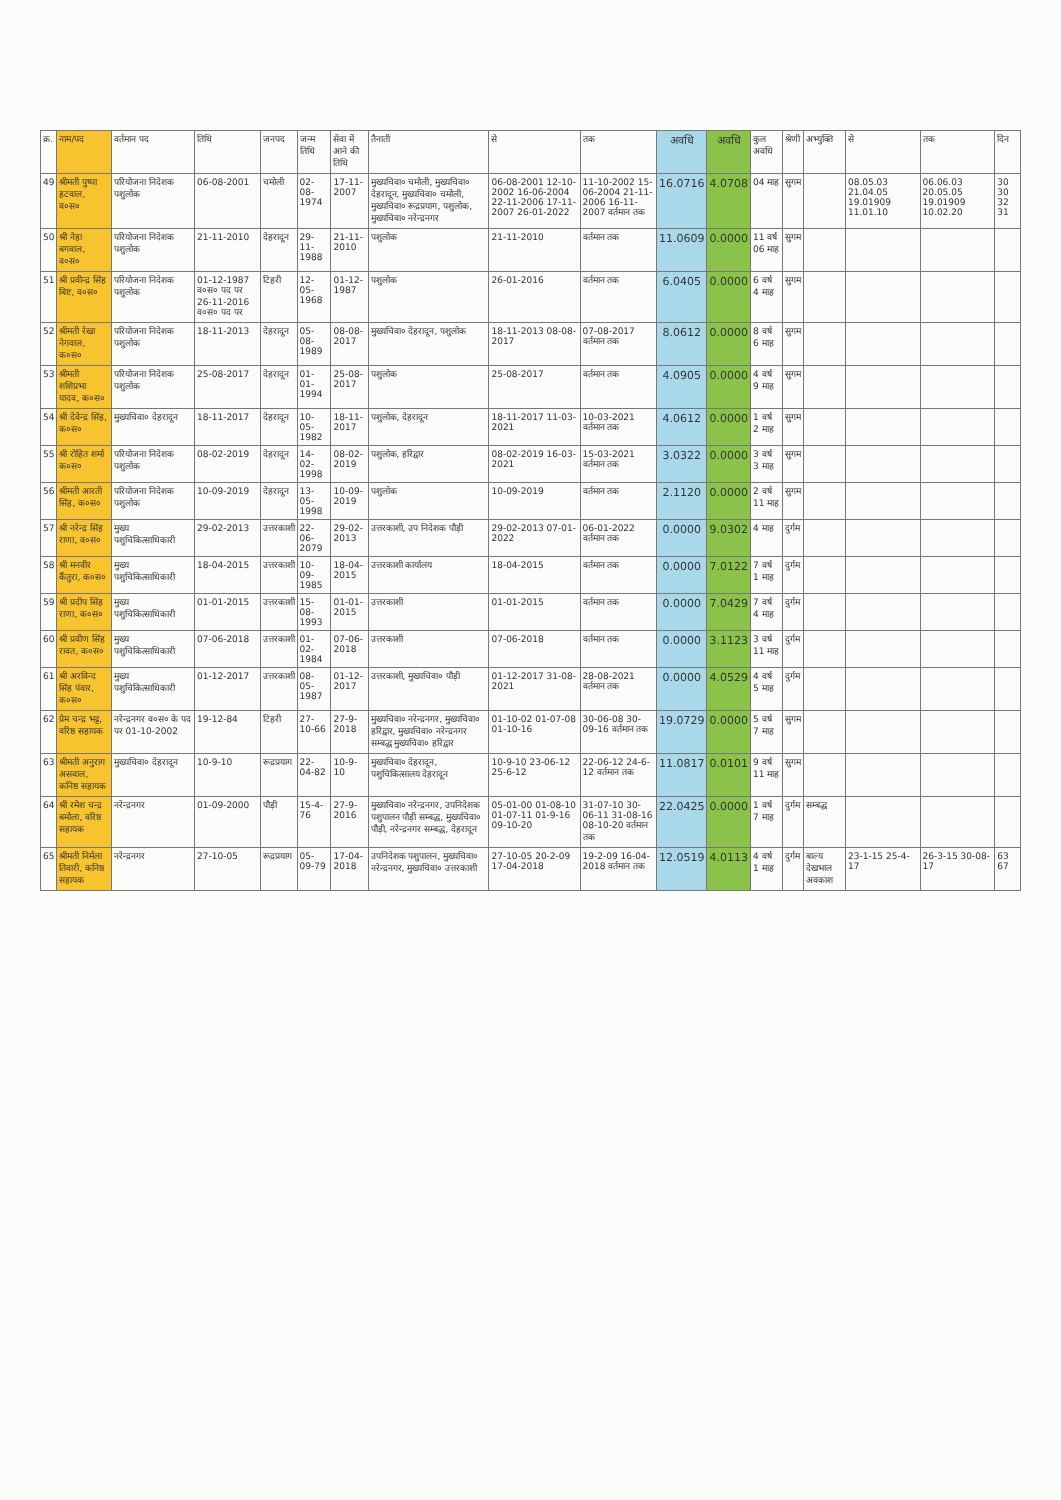| क्र. | नाम/पद | वर्तमान पद | तिथि | जनपद | जन्म तिथि | सेवा में आने की तिथि | तैनाती | से | तक | अवधि | अवधि | कुल अवधि | श्रेणी | अभ्युक्ति | से | तक | दिन |
| 49 | श्रीमती पुष्पा हटवाल, व०स० | परियोजना निदेशक पशुलोक | 06-08-2001 | चमोली | 02-08-1974 | 17-11-2007 | मुख्यचिवा० चमोली, मुख्यचिवा० देहरादून, मुख्यचिवा० चमोली, मुख्यचिवा० रूद्रप्रयाग, पशुलोक, मुख्यचिवा० नरेन्द्रनगर | 06-08-2001 12-10-2002 16-06-2004 22-11-2006 17-11-2007 26-01-2022 | 11-10-2002 15-06-2004 21-11-2006 16-11-2007 वर्तमान तक | 16.0716 | 4.0708 | 04 माह | सुगम | | 08.05.03 21.04.05 19.01909 11.01.10 | 06.06.03 20.05.05 19.01909 10.02.20 | 30 30 32 31 |
| 50 | श्री नेहा बगवाल, व०स० | परियोजना निदेशक पशुलोक | 21-11-2010 | देहरादून | 29-11-1988 | 21-11-2010 | पशुलोक | 21-11-2010 | वर्तमान तक | 11.0609 | 0.0000 | 11 वर्ष 06 माह | सुगम | | | | |
| 51 | श्री प्रवीन्द्र सिंह बिष्ट, व०स० | परियोजना निदेशक पशुलोक | 01-12-1987 व०स० पद पर 26-11-2016 व०स० पद पर | टिहरी | 12-05-1968 | 01-12-1987 | पशुलोक | 26-01-2016 | वर्तमान तक | 6.0405 | 0.0000 | 6 वर्ष 4 माह | सुगम | | | | |
| 52 | श्रीमती रेखा नेगवाल, क०स० | परियोजना निदेशक पशुलोक | 18-11-2013 | देहरादून | 05-08-1989 | 08-08-2017 | मुख्यचिवा० देहरादून, पशुलोक | 18-11-2013 08-08-2017 | 07-08-2017 वर्तमान तक | 8.0612 | 0.0000 | 8 वर्ष 6 माह | सुगम | | | | |
| 53 | श्रीमती शशिप्रभा यादव, क०स० | परियोजना निदेशक पशुलोक | 25-08-2017 | देहरादून | 01-01-1994 | 25-08-2017 | पशुलोक | 25-08-2017 | वर्तमान तक | 4.0905 | 0.0000 | 4 वर्ष 9 माह | सुगम | | | | |
| 54 | श्री देवेन्द्र सिंह, क०स० | मुख्यचिवा० देहरादून | 18-11-2017 | देहरादून | 10-05-1982 | 18-11-2017 | पशुलोक, देहरादून | 18-11-2017 11-03-2021 | 10-03-2021 वर्तमान तक | 4.0612 | 0.0000 | 1 वर्ष 2 माह | सुगम | | | | |
| 55 | श्री रोहित शर्मा क०स० | परियोजना निदेशक पशुलोक | 08-02-2019 | देहरादून | 14-02-1998 | 08-02-2019 | पशुलोक, हरिद्वार | 08-02-2019 16-03-2021 | 15-03-2021 वर्तमान तक | 3.0322 | 0.0000 | 3 वर्ष 3 माह | सुगम | | | | |
| 56 | श्रीमती आरती सिंह, क०स० | परियोजना निदेशक पशुलोक | 10-09-2019 | देहरादून | 13-05-1998 | 10-09-2019 | पशुलोक | 10-09-2019 | वर्तमान तक | 2.1120 | 0.0000 | 2 वर्ष 11 माह | सुगम | | | | |
| 57 | श्री नरेन्द्र सिंह राणा, व०स० | मुख्य पशुचिकित्साधिकारी | 29-02-2013 | उत्तरकाशी | 22-06-2079 | 29-02-2013 | उत्तरकाशी, उप निदेशक पौड़ी | 29-02-2013 07-01-2022 | 06-01-2022 वर्तमान तक | 0.0000 | 9.0302 | 4 माह | दुर्गम | | | | |
| 58 | श्री मनवीर कैंतुरा, क०स० | मुख्य पशुचिकित्साधिकारी | 18-04-2015 | उत्तरकाशी | 10-09-1985 | 18-04-2015 | उत्तरकाशी कार्यालय | 18-04-2015 | वर्तमान तक | 0.0000 | 7.0122 | 7 वर्ष 1 माह | दुर्गम | | | | |
| 59 | श्री प्रदीप सिंह राणा, क०स० | मुख्य पशुचिकित्साधिकारी | 01-01-2015 | उत्तरकाशी | 15-08-1993 | 01-01-2015 | उत्तरकाशी | 01-01-2015 | वर्तमान तक | 0.0000 | 7.0429 | 7 वर्ष 4 माह | दुर्गम | | | | |
| 60 | श्री प्रवीण सिंह रावत, क०स० | मुख्य पशुचिकित्साधिकारी | 07-06-2018 | उत्तरकाशी | 01-02-1984 | 07-06-2018 | उत्तरकाशी | 07-06-2018 | वर्तमान तक | 0.0000 | 3.1123 | 3 वर्ष 11 माह | दुर्गम | | | | |
| 61 | श्री अरविन्द सिंह पंवार, क०स० | मुख्य पशुचिकित्साधिकारी | 01-12-2017 | उत्तरकाशी | 08-05-1987 | 01-12-2017 | उत्तरकाशी, मुख्यचिवा० पौड़ी | 01-12-2017 31-08-2021 | 28-08-2021 वर्तमान तक | 0.0000 | 4.0529 | 4 वर्ष 5 माह | दुर्गम | | | | |
| 62 | प्रेम चन्द्र भट्ट, वरिष्ठ सहायक | नरेन्द्रनगर व०स० के पद पर 01-10-2002 | 19-12-84 | टिहरी | 27-10-66 | 27-9-2018 | मुख्यचिवा० नरेन्द्रनगर, मुख्यचिवा० हरिद्वार, मुख्यचिवा० नरेन्द्रनगर सम्बद्ध मुख्यचिवा० हरिद्वार | 01-10-02 01-07-08 01-10-16 | 30-06-08 30-09-16 वर्तमान तक | 19.0729 | 0.0000 | 5 वर्ष 7 माह | सुगम | | | | |
| 63 | श्रीमती अनुराग असवाल, कनिष्ठ सहायक | मुख्यचिवा० देहरादून | 10-9-10 | रूद्रप्रयाग | 22-04-82 | 10-9-10 | मुख्यचिवा० देहरादून, पशुचिकित्सालय देहरादून | 10-9-10 23-06-12 25-6-12 | 22-06-12 24-6-12 वर्तमान तक | 11.0817 | 0.0101 | 9 वर्ष 11 माह | सुगम | | | | |
| 64 | श्री रमेश चन्द्र बमोला, वरिष्ठ सहायक | नरेन्द्रनगर | 01-09-2000 | पौड़ी | 15-4-76 | 27-9-2016 | मुख्यचिवा० नरेन्द्रनगर, उपनिदेशक पशुपालन पौड़ी सम्बद्ध, मुख्यचिवा० पौड़ी, नरेन्द्रनगर सम्बद्ध, देहरादून | 05-01-00 01-08-10 01-07-11 01-9-16 09-10-20 | 31-07-10 30-06-11 31-08-16 08-10-20 वर्तमान तक | 22.0425 | 0.0000 | 1 वर्ष 7 माह | दुर्गम | सम्बद्ध | | | |
| 65 | श्रीमती निर्मला तिवारी, कनिष्ठ सहायक | नरेन्द्रनगर | 27-10-05 | रूद्रप्रयाग | 05-09-79 | 17-04-2018 | उपनिदेशक पशुपालन, मुख्यचिवा० नरेन्द्रनगर, मुख्यचिवा० उत्तरकाशी | 27-10-05 20-2-09 17-04-2018 | 19-2-09 16-04-2018 वर्तमान तक | 12.0519 | 4.0113 | 4 वर्ष 1 माह | दुर्गम | बाल्य देखभाल अवकाश | 23-1-15 25-4-17 | 26-3-15 30-08-17 | 63 67 |